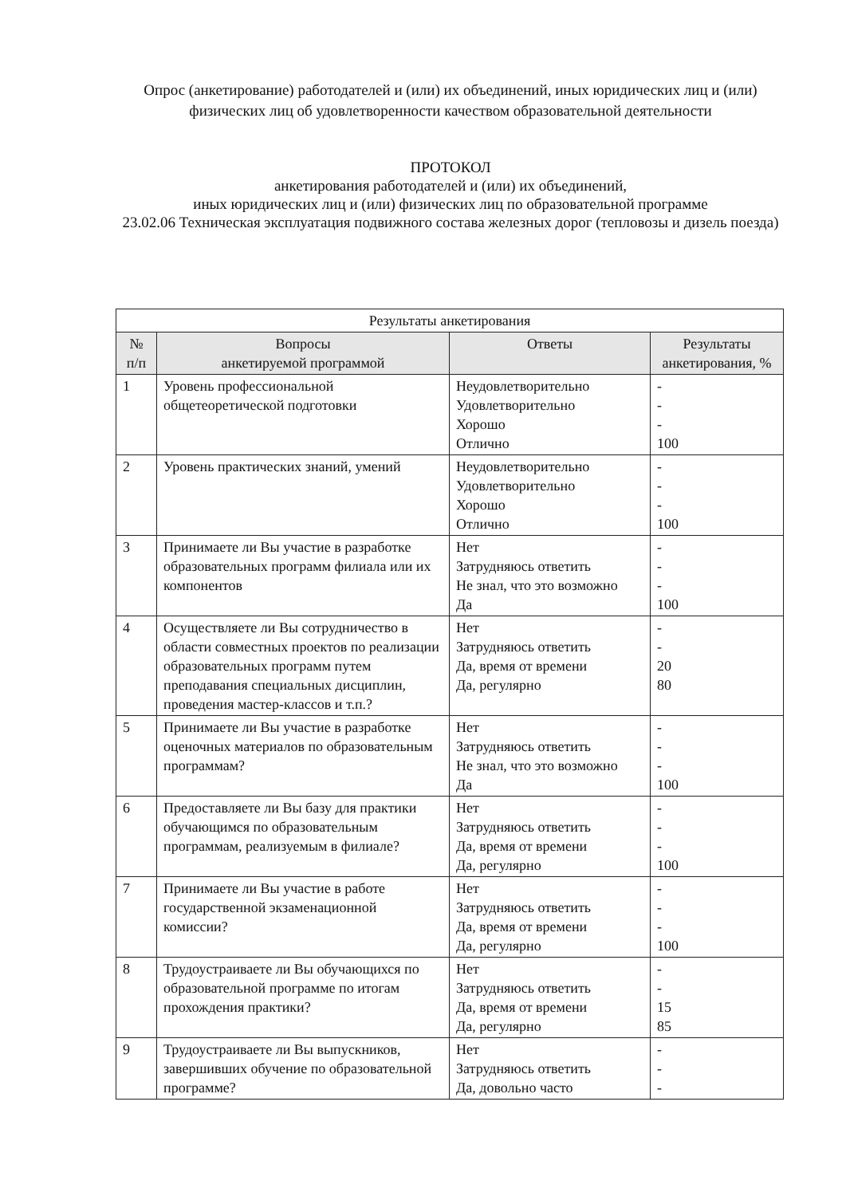Опрос (анкетирование) работодателей и (или) их объединений, иных юридических лиц и (или) физических лиц об удовлетворенности качеством образовательной деятельности
ПРОТОКОЛ
анкетирования работодателей и (или) их объединений,
иных юридических лиц и (или) физических лиц по образовательной программе
23.02.06 Техническая эксплуатация подвижного состава железных дорог (тепловозы и дизель поезда)
| Результаты анкетирования | | | |
| № п/п | Вопросы анкетируемой программой | Ответы | Результаты анкетирования, % |
| 1 | Уровень профессиональной общетеоретической подготовки | Неудовлетворительно Удовлетворительно Хорошо Отлично | - - - 100 |
| 2 | Уровень практических знаний, умений | Неудовлетворительно Удовлетворительно Хорошо Отлично | - - - 100 |
| 3 | Принимаете ли Вы участие в разработке образовательных программ филиала или их компонентов | Нет Затрудняюсь ответить Не знал, что это возможно Да | - - - 100 |
| 4 | Осуществляете ли Вы сотрудничество в области совместных проектов по реализации образовательных программ путем преподавания специальных дисциплин, проведения мастер-классов и т.п.? | Нет Затрудняюсь ответить Да, время от времени Да, регулярно | - - 20 80 |
| 5 | Принимаете ли Вы участие в разработке оценочных материалов по образовательным программам? | Нет Затрудняюсь ответить Не знал, что это возможно Да | - - - 100 |
| 6 | Предоставляете ли Вы базу для практики обучающимся по образовательным программам, реализуемым в филиале? | Нет Затрудняюсь ответить Да, время от времени Да, регулярно | - - - 100 |
| 7 | Принимаете ли Вы участие в работе государственной экзаменационной комиссии? | Нет Затрудняюсь ответить Да, время от времени Да, регулярно | - - - 100 |
| 8 | Трудоустраиваете ли Вы обучающихся по образовательной программе по итогам прохождения практики? | Нет Затрудняюсь ответить Да, время от времени Да, регулярно | - - 15 85 |
| 9 | Трудоустраиваете ли Вы выпускников, завершивших обучение по образовательной программе? | Нет Затрудняюсь ответить Да, довольно часто | - - - |